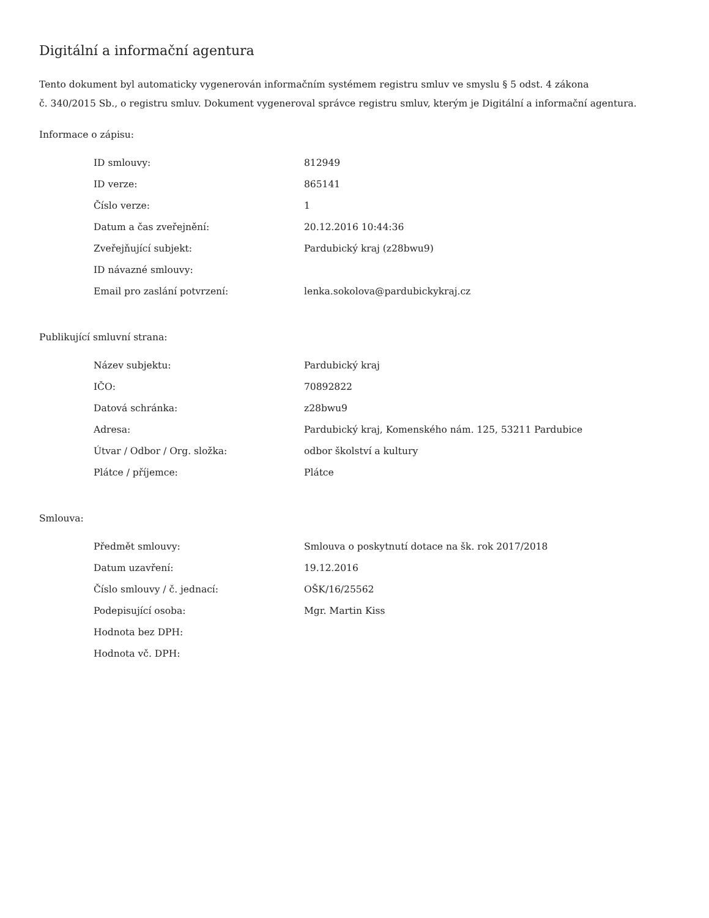Digitální a informační agentura
Tento dokument byl automaticky vygenerován informačním systémem registru smluv ve smyslu § 5 odst. 4 zákona
č. 340/2015 Sb., o registru smluv. Dokument vygeneroval správce registru smluv, kterým je Digitální a informační agentura.
Informace o zápisu:
| ID smlouvy: | 812949 |
| ID verze: | 865141 |
| Číslo verze: | 1 |
| Datum a čas zveřejnění: | 20.12.2016 10:44:36 |
| Zveřejňující subjekt: | Pardubický kraj (z28bwu9) |
| ID návazné smlouvy: | |
| Email pro zaslání potvrzení: | lenka.sokolova@pardubickykraj.cz |
Publikující smluvní strana:
| Název subjektu: | Pardubický kraj |
| IČO: | 70892822 |
| Datová schránka: | z28bwu9 |
| Adresa: | Pardubický kraj, Komenského nám. 125, 53211 Pardubice |
| Útvar / Odbor / Org. složka: | odbor školství a kultury |
| Plátce / příjemce: | Plátce |
Smlouva:
| Předmět smlouvy: | Smlouva o poskytnutí dotace na šk. rok 2017/2018 |
| Datum uzavření: | 19.12.2016 |
| Číslo smlouvy / č. jednací: | OŠK/16/25562 |
| Podepisující osoba: | Mgr. Martin Kiss |
| Hodnota bez DPH: | |
| Hodnota vč. DPH: | |